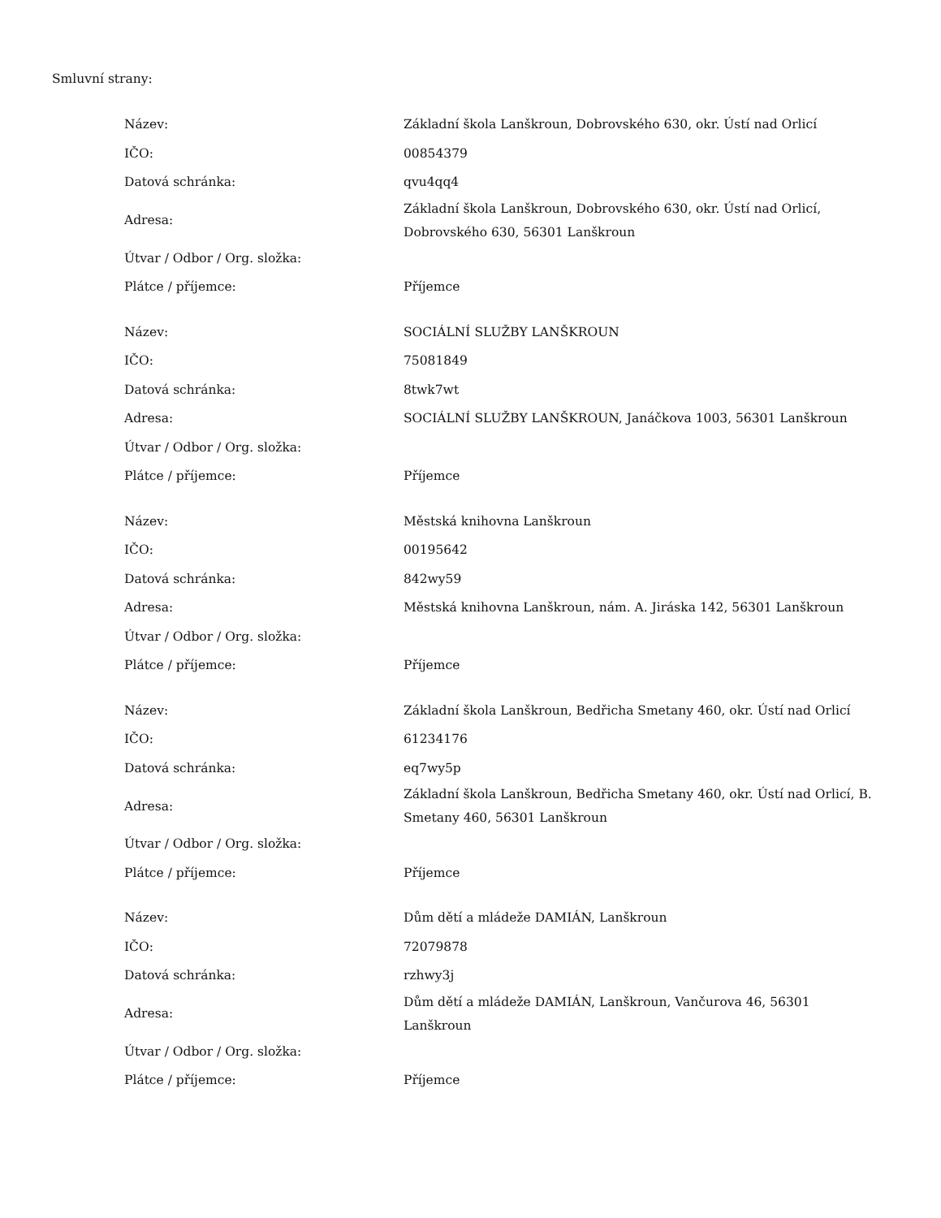Smluvní strany:
| Název: | Základní škola Lanškroun, Dobrovského 630, okr. Ústí nad Orlicí |
| IČO: | 00854379 |
| Datová schránka: | qvu4qq4 |
| Adresa: | Základní škola Lanškroun, Dobrovského 630, okr. Ústí nad Orlicí, Dobrovského 630, 56301 Lanškroun |
| Útvar / Odbor / Org. složka: | |
| Plátce / příjemce: | Příjemce |
| Název: | SOCIÁLNÍ SLUŽBY LANŠKROUN |
| IČO: | 75081849 |
| Datová schránka: | 8twk7wt |
| Adresa: | SOCIÁLNÍ SLUŽBY LANŠKROUN, Janáčkova 1003, 56301 Lanškroun |
| Útvar / Odbor / Org. složka: | |
| Plátce / příjemce: | Příjemce |
| Název: | Městská knihovna Lanškroun |
| IČO: | 00195642 |
| Datová schránka: | 842wy59 |
| Adresa: | Městská knihovna Lanškroun, nám. A. Jiráska 142, 56301 Lanškroun |
| Útvar / Odbor / Org. složka: | |
| Plátce / příjemce: | Příjemce |
| Název: | Základní škola Lanškroun, Bedřicha Smetany 460, okr. Ústí nad Orlicí |
| IČO: | 61234176 |
| Datová schránka: | eq7wy5p |
| Adresa: | Základní škola Lanškroun, Bedřicha Smetany 460, okr. Ústí nad Orlicí, B. Smetany 460, 56301 Lanškroun |
| Útvar / Odbor / Org. složka: | |
| Plátce / příjemce: | Příjemce |
| Název: | Dům dětí a mládeže DAMIÁN, Lanškroun |
| IČO: | 72079878 |
| Datová schránka: | rzhwy3j |
| Adresa: | Dům dětí a mládeže DAMIÁN, Lanškroun, Vančurova 46, 56301 Lanškroun |
| Útvar / Odbor / Org. složka: | |
| Plátce / příjemce: | Příjemce |